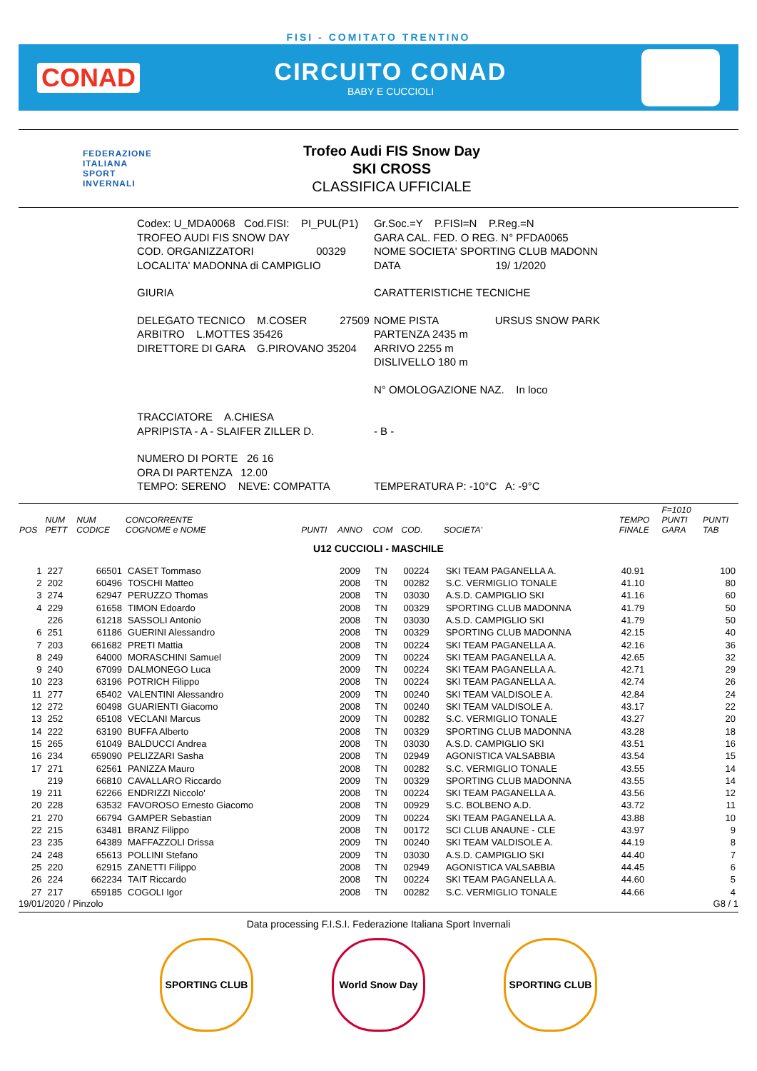FISI - COMITATO TRENTINO
CONAD CIRCUITO CONAD
BABY E CUCCIOLI
FEDERAZIONE
ITALIANA
SPORT
INVERNALI
Trofeo Audi FIS Snow Day
SKI CROSS
CLASSIFICA UFFICIALE
| Codex: U_MDA0068 Cod.FISI: PI_PUL(P1) | Gr.Soc.=Y P.FISI=N P.Reg.=N |
| TROFEO AUDI FIS SNOW DAY | GARA CAL. FED. O REG. N° PFDA0065 |
| COD. ORGANIZZATORI 00329 | NOME SOCIETA' SPORTING CLUB MADONN |
| LOCALITA' MADONNA di CAMPIGLIO | DATA 19/ 1/2020 |
| GIURIA | CARATTERISTICHE TECNICHE |
| DELEGATO TECNICO M.COSER 27509 | NOME PISTA URSUS SNOW PARK |
| ARBITRO L.MOTTES 35426 | PARTENZA 2435 m |
| DIRETTORE DI GARA G.PIROVANO 35204 | ARRIVO 2255 m |
| | DISLIVELLO 180 m |
| | N° OMOLOGAZIONE NAZ. In loco |
| TRACCIATORE A.CHIESA | |
| APRIPISTA - A - SLAIFER ZILLER D. | - B - |
| NUMERO DI PORTE 26 16 | |
| ORA DI PARTENZA 12.00 | |
| TEMPO: SERENO NEVE: COMPATTA | TEMPERATURA P: -10°C A: -9°C |
| POS | NUM PETT | NUM CODICE | CONCORRENTE COGNOME e NOME | PUNTI | ANNO | COM | COD. | SOCIETA' | TEMPO FINALE | F=1010 PUNTI GARA | PUNTI TAB |
| --- | --- | --- | --- | --- | --- | --- | --- | --- | --- | --- | --- |
| U12 CUCCIOLI - MASCHILE | | | | | | | | | | | |
| 1 | 227 | 66501 | CASET Tommaso | | 2009 | TN | 00224 | SKI TEAM PAGANELLA A. | 40.91 | | 100 |
| 2 | 202 | 60496 | TOSCHI Matteo | | 2008 | TN | 00282 | S.C. VERMIGLIO TONALE | 41.10 | | 80 |
| 3 | 274 | 62947 | PERUZZO Thomas | | 2008 | TN | 03030 | A.S.D. CAMPIGLIO SKI | 41.16 | | 60 |
| 4 | 229 | 61658 | TIMON Edoardo | | 2008 | TN | 00329 | SPORTING CLUB MADONNA | 41.79 | | 50 |
| | 226 | 61218 | SASSOLI Antonio | | 2008 | TN | 03030 | A.S.D. CAMPIGLIO SKI | 41.79 | | 50 |
| 6 | 251 | 61186 | GUERINI Alessandro | | 2008 | TN | 00329 | SPORTING CLUB MADONNA | 42.15 | | 40 |
| 7 | 203 | 661682 | PRETI Mattia | | 2008 | TN | 00224 | SKI TEAM PAGANELLA A. | 42.16 | | 36 |
| 8 | 249 | 64000 | MORASCHINI Samuel | | 2009 | TN | 00224 | SKI TEAM PAGANELLA A. | 42.65 | | 32 |
| 9 | 240 | 67099 | DALMONEGO Luca | | 2009 | TN | 00224 | SKI TEAM PAGANELLA A. | 42.71 | | 29 |
| 10 | 223 | 63196 | POTRICH Filippo | | 2008 | TN | 00224 | SKI TEAM PAGANELLA A. | 42.74 | | 26 |
| 11 | 277 | 65402 | VALENTINI Alessandro | | 2009 | TN | 00240 | SKI TEAM VALDISOLE A. | 42.84 | | 24 |
| 12 | 272 | 60498 | GUARIENTI Giacomo | | 2008 | TN | 00240 | SKI TEAM VALDISOLE A. | 43.17 | | 22 |
| 13 | 252 | 65108 | VECLANI Marcus | | 2009 | TN | 00282 | S.C. VERMIGLIO TONALE | 43.27 | | 20 |
| 14 | 222 | 63190 | BUFFA Alberto | | 2008 | TN | 00329 | SPORTING CLUB MADONNA | 43.28 | | 18 |
| 15 | 265 | 61049 | BALDUCCI Andrea | | 2008 | TN | 03030 | A.S.D. CAMPIGLIO SKI | 43.51 | | 16 |
| 16 | 234 | 659090 | PELIZZARI Sasha | | 2008 | TN | 02949 | AGONISTICA VALSABBIA | 43.54 | | 15 |
| 17 | 271 | 62561 | PANIZZA Mauro | | 2008 | TN | 00282 | S.C. VERMIGLIO TONALE | 43.55 | | 14 |
| | 219 | 66810 | CAVALLARO Riccardo | | 2009 | TN | 00329 | SPORTING CLUB MADONNA | 43.55 | | 14 |
| 19 | 211 | 62266 | ENDRIZZI Niccolo' | | 2008 | TN | 00224 | SKI TEAM PAGANELLA A. | 43.56 | | 12 |
| 20 | 228 | 63532 | FAVOROSO Ernesto Giacomo | | 2008 | TN | 00929 | S.C. BOLBENO A.D. | 43.72 | | 11 |
| 21 | 270 | 66794 | GAMPER Sebastian | | 2009 | TN | 00224 | SKI TEAM PAGANELLA A. | 43.88 | | 10 |
| 22 | 215 | 63481 | BRANZ Filippo | | 2008 | TN | 00172 | SCI CLUB ANAUNE - CLE | 43.97 | | 9 |
| 23 | 235 | 64389 | MAFFAZZOLI Drissa | | 2009 | TN | 00240 | SKI TEAM VALDISOLE A. | 44.19 | | 8 |
| 24 | 248 | 65613 | POLLINI Stefano | | 2009 | TN | 03030 | A.S.D. CAMPIGLIO SKI | 44.40 | | 7 |
| 25 | 220 | 62915 | ZANETTI Filippo | | 2008 | TN | 02949 | AGONISTICA VALSABBIA | 44.45 | | 6 |
| 26 | 224 | 662234 | TAIT Riccardo | | 2008 | TN | 00224 | SKI TEAM PAGANELLA A. | 44.60 | | 5 |
| 27 | 217 | 659185 | COGOLI Igor | | 2008 | TN | 00282 | S.C. VERMIGLIO TONALE | 44.66 | | 4 |
19/01/2020 / Pinzolo G8 / 1
Data processing F.I.S.I. Federazione Italiana Sport Invernali
SPORTING CLUB World Snow Day SPORTING CLUB